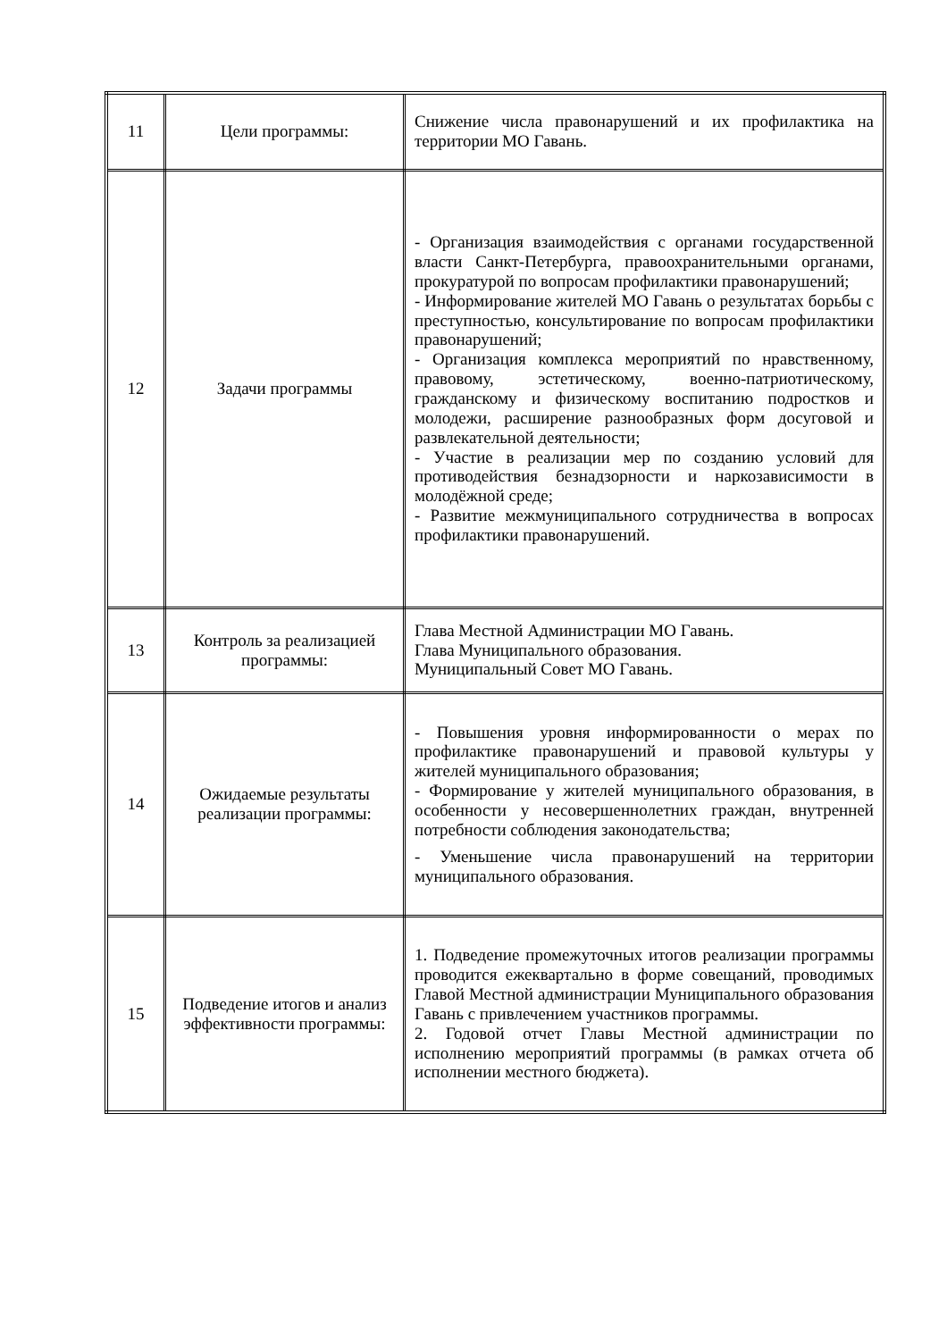| 11 | Цели программы: | Снижение числа правонарушений и их профилактика на территории МО Гавань. |
| 12 | Задачи программы | - Организация взаимодействия с органами государственной власти Санкт-Петербурга, правоохранительными органами, прокуратурой по вопросам профилактики правонарушений; - Информирование жителей МО Гавань о результатах борьбы с преступностью, консультирование по вопросам профилактики правонарушений; - Организация комплекса мероприятий по нравственному, правовому, эстетическому, военно-патриотическому, гражданскому и физическому воспитанию подростков и молодежи, расширение разнообразных форм досуговой и развлекательной деятельности; - Участие в реализации мер по созданию условий для противодействия безнадзорности и наркозависимости в молодёжной среде; - Развитие межмуниципального сотрудничества в вопросах профилактики правонарушений. |
| 13 | Контроль за реализацией программы: | Глава Местной Администрации МО Гавань. Глава Муниципального образования. Муниципальный Совет МО Гавань. |
| 14 | Ожидаемые результаты реализации программы: | - Повышения уровня информированности о мерах по профилактике правонарушений и правовой культуры у жителей муниципального образования; - Формирование у жителей муниципального образования, в особенности у несовершеннолетних граждан, внутренней потребности соблюдения законодательства; - Уменьшение числа правонарушений на территории муниципального образования. |
| 15 | Подведение итогов и анализ эффективности программы: | 1. Подведение промежуточных итогов реализации программы проводится ежеквартально в форме совещаний, проводимых Главой Местной администрации Муниципального образования Гавань с привлечением участников программы. 2. Годовой отчет Главы Местной администрации по исполнению мероприятий программы (в рамках отчета об исполнении местного бюджета). |